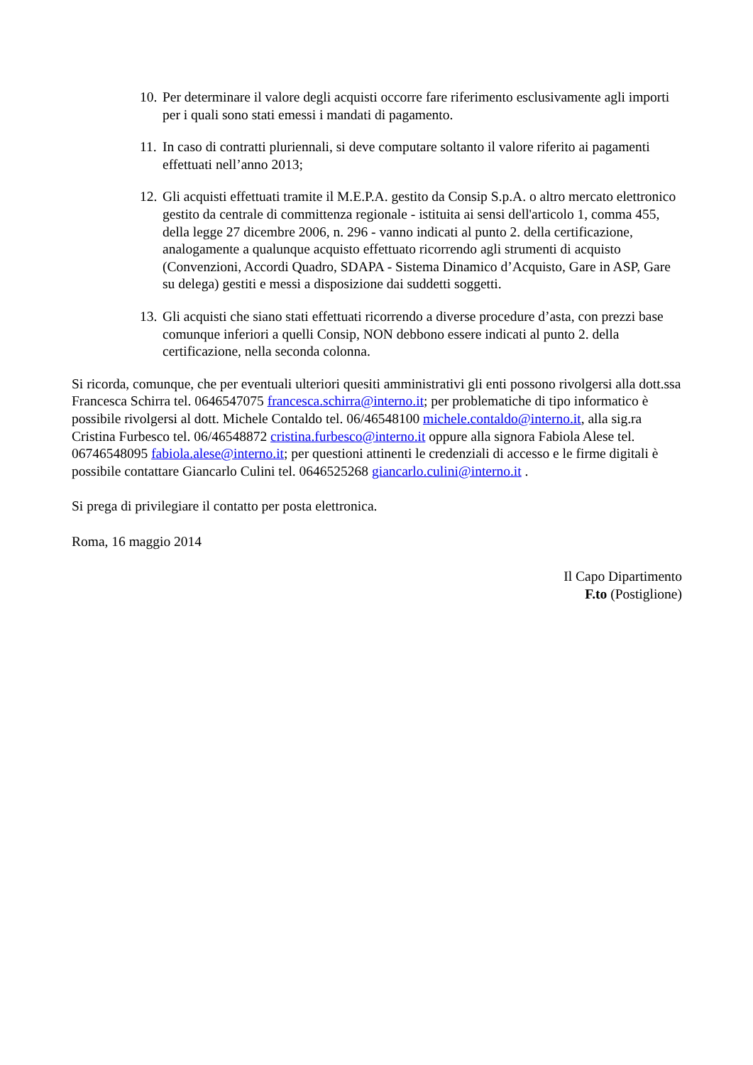10. Per determinare il valore degli acquisti occorre fare riferimento esclusivamente agli importi per i quali sono stati emessi i mandati di pagamento.
11. In caso di contratti pluriennali, si deve computare soltanto il valore riferito ai pagamenti effettuati nell’anno 2013;
12. Gli acquisti effettuati tramite il M.E.P.A. gestito da Consip S.p.A. o altro mercato elettronico gestito da centrale di committenza regionale - istituita ai sensi dell'articolo 1, comma 455, della legge 27 dicembre 2006, n. 296 - vanno indicati al punto 2. della certificazione, analogamente a qualunque acquisto effettuato ricorrendo agli strumenti di acquisto (Convenzioni, Accordi Quadro, SDAPA - Sistema Dinamico d’Acquisto, Gare in ASP, Gare su delega) gestiti e messi a disposizione dai suddetti soggetti.
13. Gli acquisti che siano stati effettuati ricorrendo a diverse procedure d’asta, con prezzi base comunque inferiori a quelli Consip, NON debbono essere indicati al punto 2. della certificazione, nella seconda colonna.
Si ricorda, comunque, che per eventuali ulteriori quesiti amministrativi gli enti possono rivolgersi alla dott.ssa Francesca Schirra tel. 0646547075 francesca.schirra@interno.it; per problematiche di tipo informatico è possibile rivolgersi al dott. Michele Contaldo tel. 06/46548100 michele.contaldo@interno.it, alla sig.ra Cristina Furbesco tel. 06/46548872 cristina.furbesco@interno.it oppure alla signora Fabiola Alese tel. 06746548095 fabiola.alese@interno.it; per questioni attinenti le credenziali di accesso e le firme digitali è possibile contattare Giancarlo Culini tel. 0646525268 giancarlo.culini@interno.it .
Si prega di privilegiare il contatto per posta elettronica.
Roma, 16 maggio 2014
Il Capo Dipartimento
F.to (Postiglione)